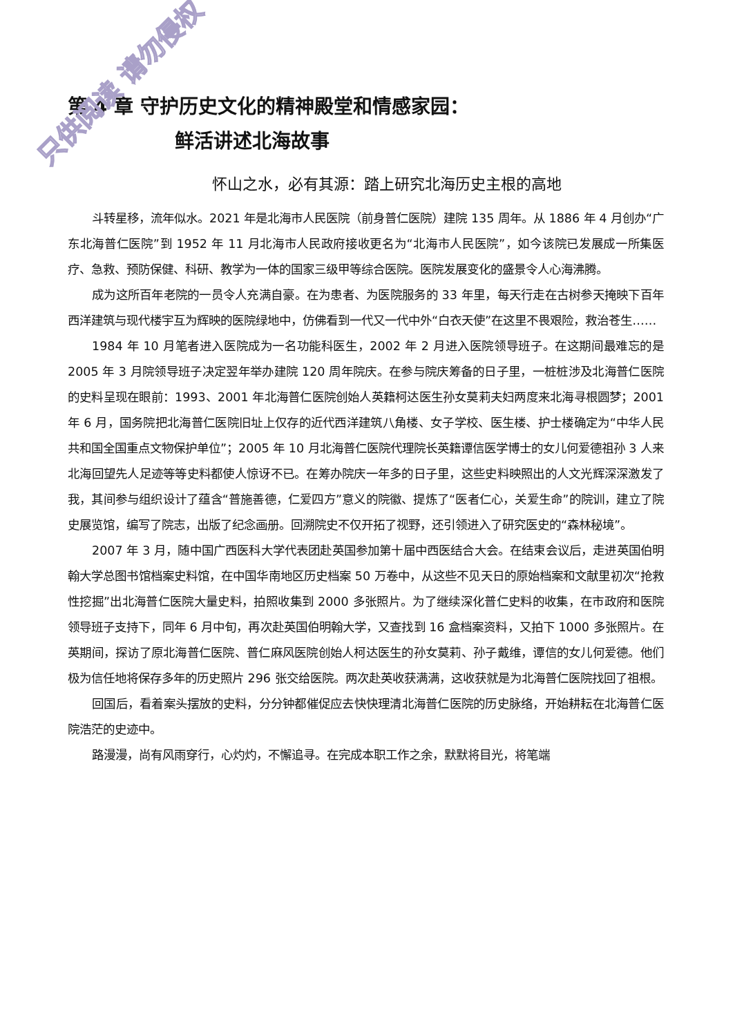只供阅读 请勿侵权
第 4 章 守护历史文化的精神殿堂和情感家园：
鲜活讲述北海故事
怀山之水，必有其源：踏上研究北海历史主根的高地
斗转星移，流年似水。2021 年是北海市人民医院（前身普仁医院）建院 135 周年。从 1886 年 4 月创办“广东北海普仁医院”到 1952 年 11 月北海市人民政府接收更名为“北海市人民医院”，如今该院已发展成一所集医疗、急救、预防保健、科研、教学为一体的国家三级甲等综合医院。医院发展变化的盛景令人心海沸腾。
成为这所百年老院的一员令人充满自豪。在为患者、为医院服务的 33 年里，每天行走在古树参天掩映下百年西洋建筑与现代楼宇互为辉映的医院绿地中，仿佛看到一代又一代中外“白衣天使”在这里不畏艰险，救治苍生……
1984 年 10 月笔者进入医院成为一名功能科医生，2002 年 2 月进入医院领导班子。在这期间最难忘的是 2005 年 3 月院领导班子决定翌年举办建院 120 周年院庆。在参与院庆筹备的日子里，一桩桩涉及北海普仁医院的史料呈现在眼前：1993、2001 年北海普仁医院创始人英籍柯达医生孙女莫莉夫妇两度来北海寻根圆梦；2001 年 6 月，国务院把北海普仁医院旧址上仅存的近代西洋建筑八角楼、女子学校、医生楼、护士楼确定为“中华人民共和国全国重点文物保护单位”；2005 年 10 月北海普仁医院代理院长英籍谭信医学博士的女儿何爱德祖孙 3 人来北海回望先人足迹等等史料都使人惊讶不已。在筹办院庆一年多的日子里，这些史料映照出的人文光辉深深激发了我，其间参与组织设计了蕴含“普施善德，仁爱四方”意义的院徽、提炼了“医者仁心，关爱生命”的院训，建立了院史展览馆，编写了院志，出版了纪念画册。回溯院史不仅开拓了视野，还引领进入了研究医史的“森林秘境”。
2007 年 3 月，随中国广西医科大学代表团赴英国参加第十届中西医结合大会。在结束会议后，走进英国伯明翰大学总图书馆档案史料馆，在中国华南地区历史档案 50 万卷中，从这些不见天日的原始档案和文献里初次“抢救性挖掘”出北海普仁医院大量史料，拍照收集到 2000 多张照片。为了继续深化普仁史料的收集，在市政府和医院领导班子支持下，同年 6 月中旬，再次赴英国伯明翰大学，又查找到 16 盒档案资料，又拍下 1000 多张照片。在英期间，探访了原北海普仁医院、普仁麻风医院创始人柯达医生的孙女莫莉、孙子戴维，谭信的女儿何爱德。他们极为信任地将保存多年的历史照片 296 张交给医院。两次赴英收获满满，这收获就是为北海普仁医院找回了祖根。
回国后，看着案头摆放的史料，分分钟都催促应去快快理清北海普仁医院的历史脉络，开始耕耘在北海普仁医院浩茫的史迹中。
路漫漫，尚有风雨穿行，心灼灼，不懈追寻。在完成本职工作之余，默默将目光，将笔端